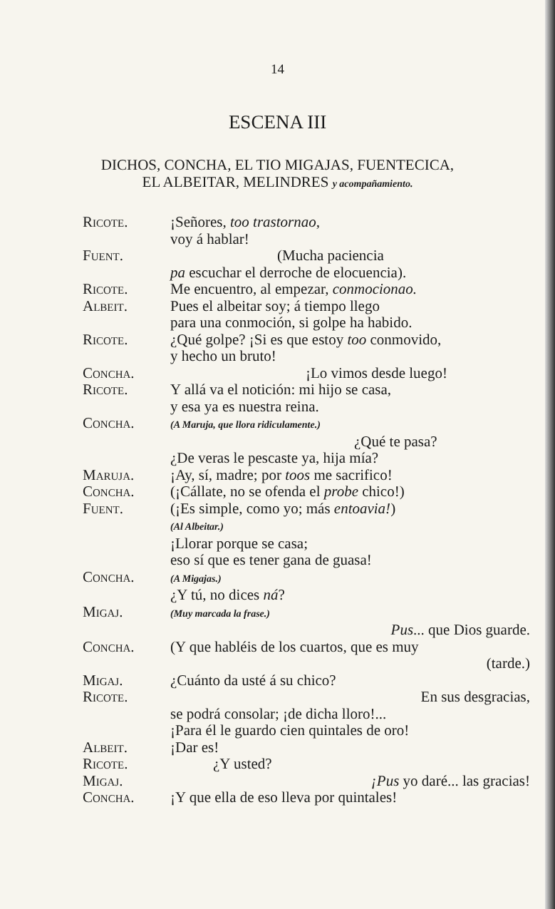14
ESCENA III
DICHOS, CONCHA, EL TIO MIGAJAS, FUENTECICA,
EL ALBEITAR, MELINDRES y acompañamiento.
Ricote. ¡Señores, too trastornao,
voy á hablar!
Fuent. (Mucha paciencia
pa escuchar el derroche de elocuencia).
Ricote. Me encuentro, al empezar, conmocionao.
Albeit. Pues el albeitar soy; á tiempo llego
para una conmoción, si golpe ha habido.
Ricote. ¿Qué golpe? ¡Si es que estoy too conmovido,
y hecho un bruto!
Concha. ¡Lo vimos desde luego!
Ricote. Y allá va el notición: mi hijo se casa,
y esa ya es nuestra reina.
Concha.
(A Maruja, que llora ridiculamente.)
¿Qué te pasa?
¿De veras le pescaste ya, hija mía?
Maruja. ¡Ay, sí, madre; por toos me sacrifico!
Concha. (¡Cállate, no se ofenda el probe chico!)
Fuent. (¡Es simple, como yo; más entoavia!)
(Al Albeitar.)
¡Llorar porque se casa;
eso sí que es tener gana de guasa!
Concha.
(A Migajas.)
¿Y tú, no dices ná?
Migaj.
(Muy marcada la frase.)
Pus... que Dios guarde.
Concha. (Y que habléis de los cuartos, que es muy
(tarde.)
Migaj. ¿Cuánto da usté á su chico?
Ricote. En sus desgracias,
se podrá consolar; ¡de dicha lloro!...
¡Para él le guardo cien quintales de oro!
Albeit. ¡Dar es!
Ricote. ¿Y usted?
Migaj. ¡Pus yo daré... las gracias!
Concha. ¡Y que ella de eso lleva por quintales!